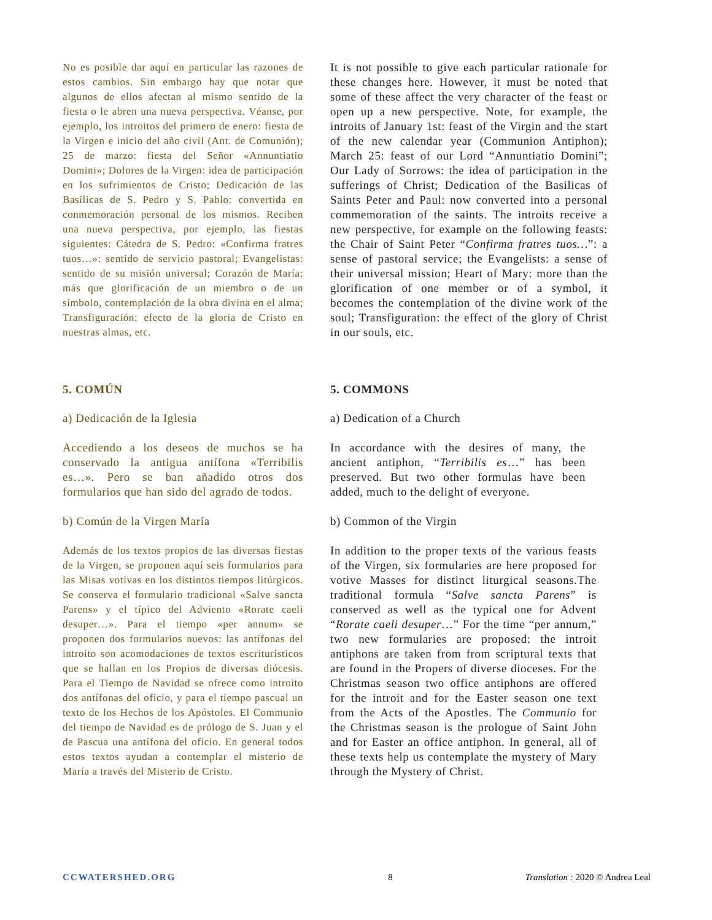No es posible dar aquí en particular las razones de estos cambios. Sin embargo hay que notar que algunos de ellos afectan al mismo sentido de la fiesta o le abren una nueva perspectiva. Véanse, por ejemplo, los introitos del primero de enero: fiesta de la Virgen e inicio del año civil (Ant. de Comunión); 25 de marzo: fiesta del Señor «Annuntiatio Domini»; Dolores de la Virgen: idea de participación en los sufrimientos de Cristo; Dedicación de las Basílicas de S. Pedro y S. Pablo: convertida en conmemoración personal de los mismos. Reciben una nueva perspectiva, por ejemplo, las fiestas siguientes: Cátedra de S. Pedro: «Confirma fratres tuos…»: sentido de servicio pastoral; Evangelistas: sentido de su misión universal; Corazón de María: más que glorificación de un miembro o de un símbolo, contemplación de la obra divina en el alma; Transfiguración: efecto de la gloria de Cristo en nuestras almas, etc.
It is not possible to give each particular rationale for these changes here. However, it must be noted that some of these affect the very character of the feast or open up a new perspective. Note, for example, the introits of January 1st: feast of the Virgin and the start of the new calendar year (Communion Antiphon); March 25: feast of our Lord “Annuntiatio Domini”; Our Lady of Sorrows: the idea of participation in the sufferings of Christ; Dedication of the Basilicas of Saints Peter and Paul: now converted into a personal commemoration of the saints. The introits receive a new perspective, for example on the following feasts: the Chair of Saint Peter “Confirma fratres tuos…”: a sense of pastoral service; the Evangelists: a sense of their universal mission; Heart of Mary: more than the glorification of one member or of a symbol, it becomes the contemplation of the divine work of the soul; Transfiguration: the effect of the glory of Christ in our souls, etc.
5. COMÚN 5. COMMONS
a) Dedicación de la Iglesia a) Dedication of a Church
Accediendo a los deseos de muchos se ha conservado la antigua antífona «Terribilis es…». Pero se ban añadido otros dos formularios que han sido del agrado de todos.
In accordance with the desires of many, the ancient antiphon, “Terribilis es…” has been preserved. But two other formulas have been added, much to the delight of everyone.
b) Común de la Virgen María b) Common of the Virgin
Además de los textos propios de las diversas fiestas de la Virgen, se proponen aquí seis formularios para las Misas votivas en los distintos tiempos litúrgicos. Se conserva el formulario tradicional «Salve sancta Parens» y el típico del Adviento «Rorate caeli desuper…». Para el tiempo «per annum» se proponen dos formularios nuevos: las antífonas del introito son acomodaciones de textos escriturísticos que se hallan en los Propios de diversas diócesis. Para el Tiempo de Navidad se ofrece como introito dos antífonas del oficio, y para el tiempo pascual un texto de los Hechos de los Apóstoles. El Communio del tiempo de Navidad es de prólogo de S. Juan y el de Pascua una antífona del oficio. En general todos estos textos ayudan a contemplar el misterio de María a través del Misterio de Cristo.
In addition to the proper texts of the various feasts of the Virgen, six formularies are here proposed for votive Masses for distinct liturgical seasons.The traditional formula “Salve sancta Parens” is conserved as well as the typical one for Advent “Rorate caeli desuper…” For the time “per annum,” two new formularies are proposed: the introit antiphons are taken from from scriptural texts that are found in the Propers of diverse dioceses. For the Christmas season two office antiphons are offered for the introit and for the Easter season one text from the Acts of the Apostles. The Communio for the Christmas season is the prologue of Saint John and for Easter an office antiphon. In general, all of these texts help us contemplate the mystery of Mary through the Mystery of Christ.
CCWATERSHED.ORG 8 Translation : 2020 © Andrea Leal